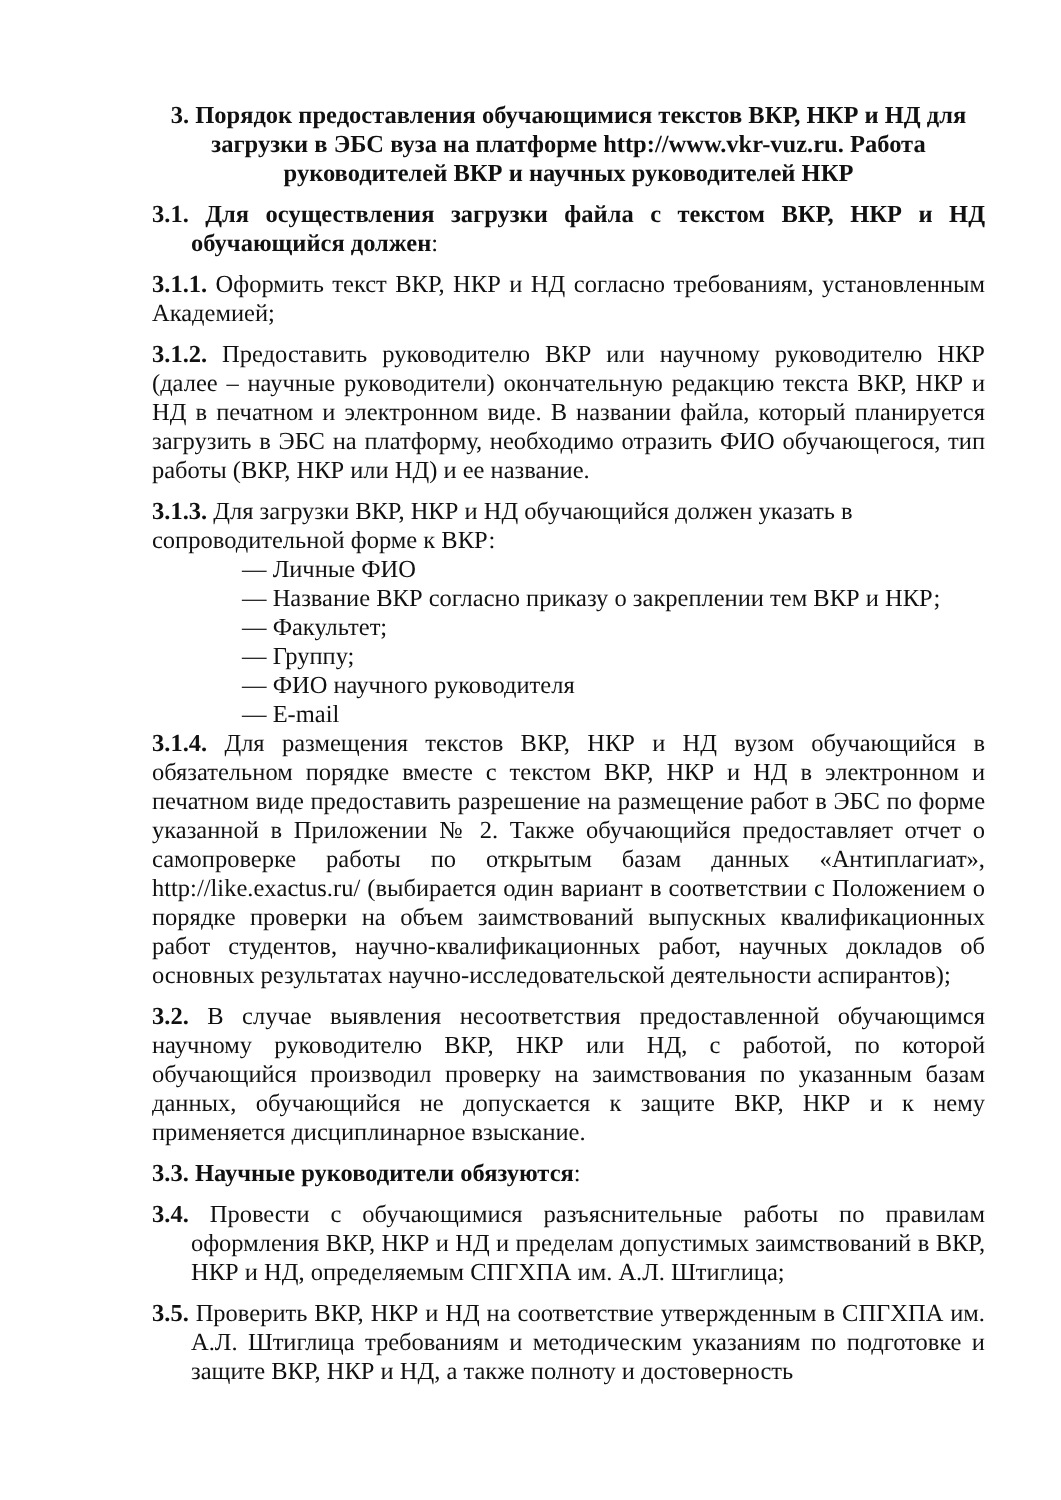3. Порядок предоставления обучающимися текстов ВКР, НКР и НД для загрузки в ЭБС вуза на платформе http://www.vkr-vuz.ru. Работа руководителей ВКР и научных руководителей НКР
3.1. Для осуществления загрузки файла с текстом ВКР, НКР и НД обучающийся должен:
3.1.1. Оформить текст ВКР, НКР и НД согласно требованиям, установленным Академией;
3.1.2. Предоставить руководителю ВКР или научному руководителю НКР (далее – научные руководители) окончательную редакцию текста ВКР, НКР и НД в печатном и электронном виде. В названии файла, который планируется загрузить в ЭБС на платформу, необходимо отразить ФИО обучающегося, тип работы (ВКР, НКР или НД) и ее название.
3.1.3. Для загрузки ВКР, НКР и НД обучающийся должен указать в сопроводительной форме к ВКР:
— Личные ФИО
— Название ВКР согласно приказу о закреплении тем ВКР и НКР;
— Факультет;
— Группу;
— ФИО научного руководителя
— E-mail
3.1.4. Для размещения текстов ВКР, НКР и НД вузом обучающийся в обязательном порядке вместе с текстом ВКР, НКР и НД в электронном и печатном виде предоставить разрешение на размещение работ в ЭБС по форме указанной в Приложении № 2. Также обучающийся предоставляет отчет о самопроверке работы по открытым базам данных «Антиплагиат», http://like.exactus.ru/ (выбирается один вариант в соответствии с Положением о порядке проверки на объем заимствований выпускных квалификационных работ студентов, научно-квалификационных работ, научных докладов об основных результатах научно-исследовательской деятельности аспирантов);
3.2. В случае выявления несоответствия предоставленной обучающимся научному руководителю ВКР, НКР или НД, с работой, по которой обучающийся производил проверку на заимствования по указанным базам данных, обучающийся не допускается к защите ВКР, НКР и к нему применяется дисциплинарное взыскание.
3.3. Научные руководители обязуются:
3.4. Провести с обучающимися разъяснительные работы по правилам оформления ВКР, НКР и НД и пределам допустимых заимствований в ВКР, НКР и НД, определяемым СПГХПА им. А.Л. Штиглица;
3.5. Проверить ВКР, НКР и НД на соответствие утвержденным в СПГХПА им. А.Л. Штиглица требованиям и методическим указаниям по подготовке и защите ВКР, НКР и НД, а также полноту и достоверность